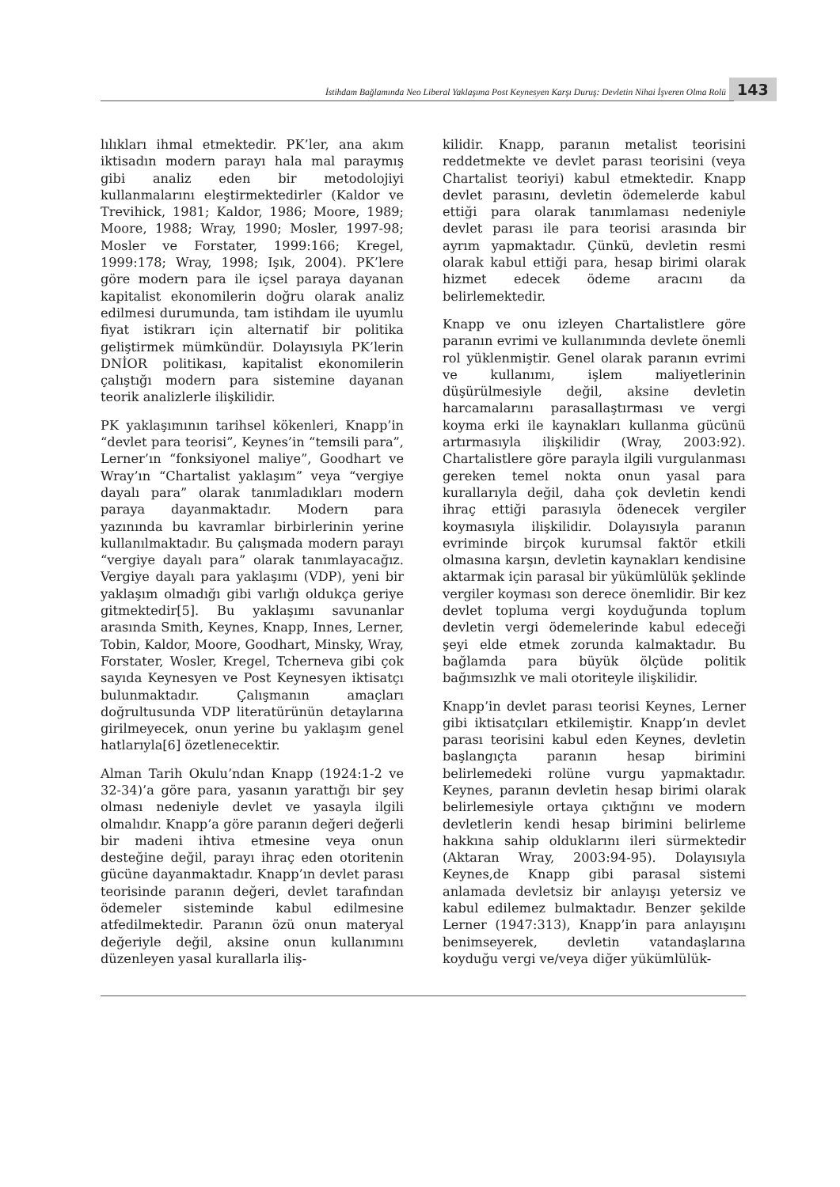İstihdam Bağlamında Neo Liberal Yaklaşıma Post Keynesyen Karşı Duruş: Devletin Nihai İşveren Olma Rolü 143
lılıkları ihmal etmektedir. PK’ler, ana akım iktisadın modern parayı hala mal paraymış gibi analiz eden bir metodolojiyi kullanmalarını eleştirmektedirler (Kaldor ve Trevihick, 1981; Kaldor, 1986; Moore, 1989; Moore, 1988; Wray, 1990; Mosler, 1997-98; Mosler ve Forstater, 1999:166; Kregel, 1999:178; Wray, 1998; Işık, 2004). PK’lere göre modern para ile içsel paraya dayanan kapitalist ekonomilerin doğru olarak analiz edilmesi durumunda, tam istihdam ile uyumlu fiyat istikrarı için alternatif bir politika geliştirmek mümkündür. Dolayısıyla PK’lerin DNİOR politikası, kapitalist ekonomilerin çalıştığı modern para sistemine dayanan teorik analizlerle ilişkilidir.
PK yaklaşımının tarihsel kökenleri, Knapp’in “devlet para teorisi”, Keynes’in “temsili para”, Lerner’ın “fonksiyonel maliye”, Goodhart ve Wray’ın “Chartalist yaklaşım” veya “vergiye dayalı para” olarak tanımladıkları modern paraya dayanmaktadır. Modern para yazınında bu kavramlar birbirlerinin yerine kullanılmaktadır. Bu çalışmada modern parayı “vergiye dayalı para” olarak tanımlayacağız. Vergiye dayalı para yaklaşımı (VDP), yeni bir yaklaşım olmadığı gibi varlığı oldukça geriye gitmektedir[5]. Bu yaklaşımı savunanlar arasında Smith, Keynes, Knapp, Innes, Lerner, Tobin, Kaldor, Moore, Goodhart, Minsky, Wray, Forstater, Wosler, Kregel, Tcherneva gibi çok sayıda Keynesyen ve Post Keynesyen iktisatçı bulunmaktadır. Çalışmanın amaçları doğrultusunda VDP literatürünün detaylarına girilmeyecek, onun yerine bu yaklaşım genel hatlarıyla[6] özetlenecektir.
Alman Tarih Okulu’ndan Knapp (1924:1-2 ve 32-34)’a göre para, yasanın yarattığı bir şey olması nedeniyle devlet ve yasayla ilgili olmalıdır. Knapp’a göre paranın değeri değerli bir madeni ihtiva etmesine veya onun desteğine değil, parayı ihraç eden otoritenin gücüne dayanmaktadır. Knapp’ın devlet parası teorisinde paranın değeri, devlet tarafından ödemeler sisteminde kabul edilmesine atfedilmektedir. Paranın özü onun materyal değeriyle değil, aksine onun kullanımını düzenleyen yasal kurallarla iliş-
kilidir. Knapp, paranın metalist teorisini reddetmekte ve devlet parası teorisini (veya Chartalist teoriyi) kabul etmektedir. Knapp devlet parasını, devletin ödemelerde kabul ettiği para olarak tanımlaması nedeniyle devlet parası ile para teorisi arasında bir ayrım yapmaktadır. Çünkü, devletin resmi olarak kabul ettiği para, hesap birimi olarak hizmet edecek ödeme aracını da belirlemektedir.
Knapp ve onu izleyen Chartalistlere göre paranın evrimi ve kullanımında devlete önemli rol yüklenmiştir. Genel olarak paranın evrimi ve kullanımı, işlem maliyetlerinin düşürülmesiyle değil, aksine devletin harcamalarını parasallaştırması ve vergi koyma erki ile kaynakları kullanma gücünü artırmasıyla ilişkilidir (Wray, 2003:92). Chartalistlere göre parayla ilgili vurgulanması gereken temel nokta onun yasal para kurallarıyla değil, daha çok devletin kendi ihraç ettiği parasıyla ödenecek vergiler koymasıyla ilişkilidir. Dolayısıyla paranın evriminde birçok kurumsal faktör etkili olmasına karşın, devletin kaynakları kendisine aktarmak için parasal bir yükümlülük şeklinde vergiler koyması son derece önemlidir. Bir kez devlet topluma vergi koyduğunda toplum devletin vergi ödemelerinde kabul edeceği şeyi elde etmek zorunda kalmaktadır. Bu bağlamda para büyük ölçüde politik bağımsızlık ve mali otoriteyle ilişkilidir.
Knapp’in devlet parası teorisi Keynes, Lerner gibi iktisatçıları etkilemiştir. Knapp’ın devlet parası teorisini kabul eden Keynes, devletin başlangıçta paranın hesap birimini belirlemedeki rolüne vurgu yapmaktadır. Keynes, paranın devletin hesap birimi olarak belirlemesiyle ortaya çıktığını ve modern devletlerin kendi hesap birimini belirleme hakkına sahip olduklarını ileri sürmektedir (Aktaran Wray, 2003:94-95). Dolayısıyla Keynes,de Knapp gibi parasal sistemi anlamada devletsiz bir anlayışı yetersiz ve kabul edilemez bulmaktadır. Benzer şekilde Lerner (1947:313), Knapp’in para anlayışını benimseyerek, devletin vatandaşlarına koyduğu vergi ve/veya diğer yükümlülük-